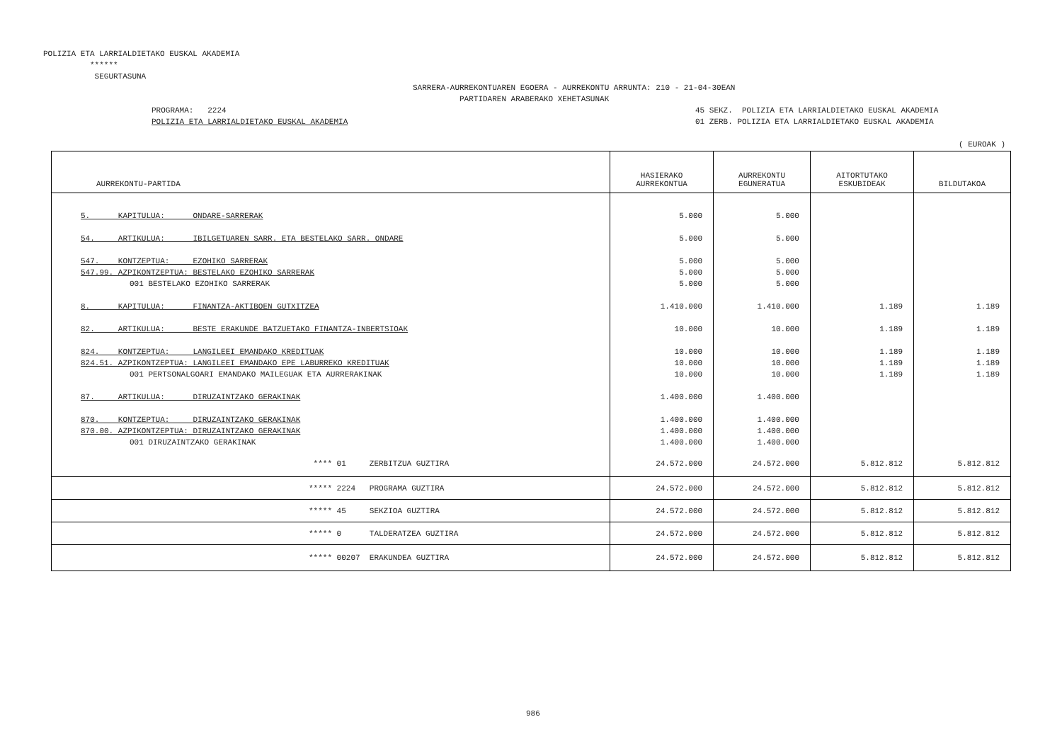POLIZIA ETA LARRIALDIETAKO EUSKAL AKADEMIA ****** SEGURTASUNA
SARRERA-AURREKONTUAREN EGOERA - AURREKONTU ARRUNTA: 210 - 21-04-30EAN PARTIDAREN ARABERAKO XEHETASUNAK
PROGRAMA: 2224 POLIZIA ETA LARRIALDIETAKO EUSKAL AKADEMIA
45 SEKZ. POLIZIA ETA LARRIALDIETAKO EUSKAL AKADEMIA 01 ZERB. POLIZIA ETA LARRIALDIETAKO EUSKAL AKADEMIA
( EUROAK )
| AURREKONTU-PARTIDA | HASIERAKO AURREKONTUA | AURREKONTU EGUNERATUA | AITORTUTAKO ESKUBIDEAK | BILDUTAKOA |
| --- | --- | --- | --- | --- |
| 5. KAPITULUA: ONDARE-SARRERAK | 5.000 | 5.000 | | |
| 54. ARTIKULUA: IBILGETUAREN SARR. ETA BESTELAKO SARR. ONDARE | 5.000 | 5.000 | | |
| 547. KONTZEPTUA: EZOHIKO SARRERAK | 5.000 | 5.000 | | |
| 547.99. AZPIKONTZEPTUA: BESTELAKO EZOHIKO SARRERAK | 5.000 | 5.000 | | |
| 001 BESTELAKO EZOHIKO SARRERAK | 5.000 | 5.000 | | |
| 8. KAPITULUA: FINANTZA-AKTIBOEN GUTXITZEA | 1.410.000 | 1.410.000 | 1.189 | 1.189 |
| 82. ARTIKULUA: BESTE ERAKUNDE BATZUETAKO FINANTZA-INBERTSIOAK | 10.000 | 10.000 | 1.189 | 1.189 |
| 824. KONTZEPTUA: LANGILEEI EMANDAKO KREDITUAK | 10.000 | 10.000 | 1.189 | 1.189 |
| 824.51. AZPIKONTZEPTUA: LANGILEEI EMANDAKO EPE LABURREKO KREDITUAK | 10.000 | 10.000 | 1.189 | 1.189 |
| 001 PERTSONALGOARI EMANDAKO MAILEGUAK ETA AURRERAKINAK | 10.000 | 10.000 | 1.189 | 1.189 |
| 87. ARTIKULUA: DIRUZAINTZAKO GERAKINAK | 1.400.000 | 1.400.000 | | |
| 870. KONTZEPTUA: DIRUZAINTZAKO GERAKINAK | 1.400.000 | 1.400.000 | | |
| 870.00. AZPIKONTZEPTUA: DIRUZAINTZAKO GERAKINAK | 1.400.000 | 1.400.000 | | |
| 001 DIRUZAINTZAKO GERAKINAK | 1.400.000 | 1.400.000 | | |
| **** 01 ZERBITZUA GUZTIRA | 24.572.000 | 24.572.000 | 5.812.812 | 5.812.812 |
| ***** 2224 PROGRAMA GUZTIRA | 24.572.000 | 24.572.000 | 5.812.812 | 5.812.812 |
| ***** 45 SEKZIOA GUZTIRA | 24.572.000 | 24.572.000 | 5.812.812 | 5.812.812 |
| ***** 0 TALDERATZEA GUZTIRA | 24.572.000 | 24.572.000 | 5.812.812 | 5.812.812 |
| ***** 00207 ERAKUNDEA GUZTIRA | 24.572.000 | 24.572.000 | 5.812.812 | 5.812.812 |
986